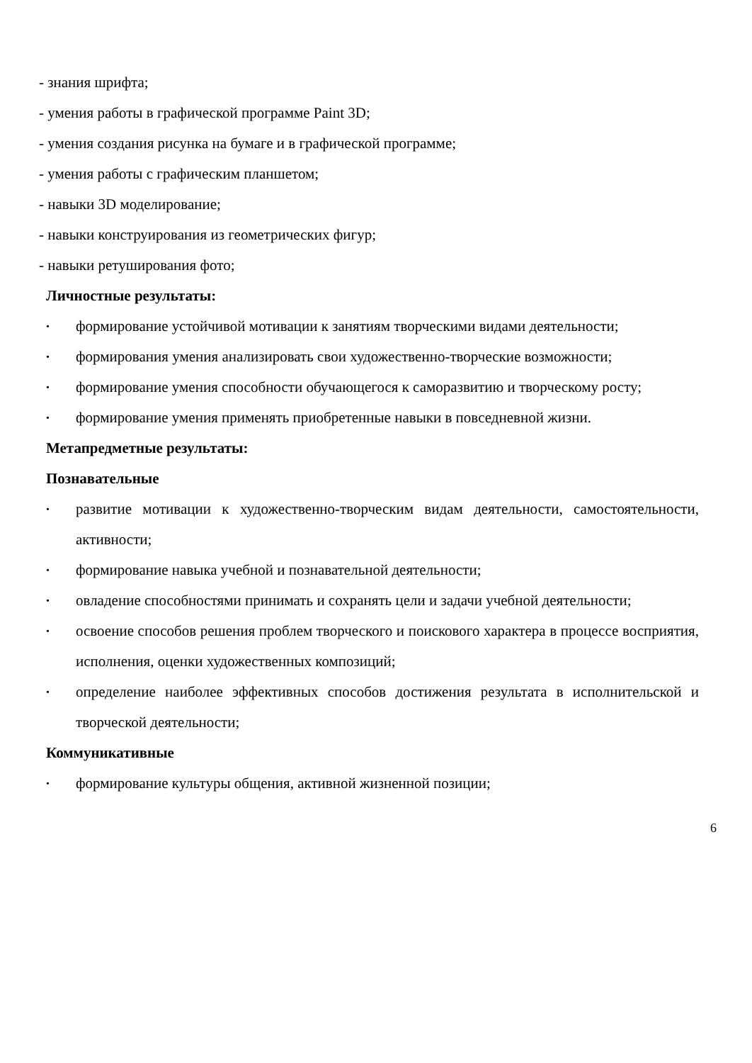- знания шрифта;
- умения работы в графической программе Paint 3D;
- умения создания рисунка на бумаге и в графической программе;
- умения работы с графическим планшетом;
- навыки 3D моделирование;
- навыки конструирования из геометрических фигур;
- навыки ретуширования фото;
Личностные результаты:
• формирование устойчивой мотивации к занятиям творческими видами деятельности;
• формирования умения анализировать свои художественно-творческие возможности;
• формирование умения способности обучающегося к саморазвитию и творческому росту;
• формирование умения применять приобретенные навыки в повседневной жизни.
Метапредметные результаты:
Познавательные
• развитие мотивации к художественно-творческим видам деятельности, самостоятельности, активности;
• формирование навыка учебной и познавательной деятельности;
• овладение способностями принимать и сохранять цели и задачи учебной деятельности;
• освоение способов решения проблем творческого и поискового характера в процессе восприятия, исполнения, оценки художественных композиций;
• определение наиболее эффективных способов достижения результата в исполнительской и творческой деятельности;
Коммуникативные
• формирование культуры общения, активной жизненной позиции;
6